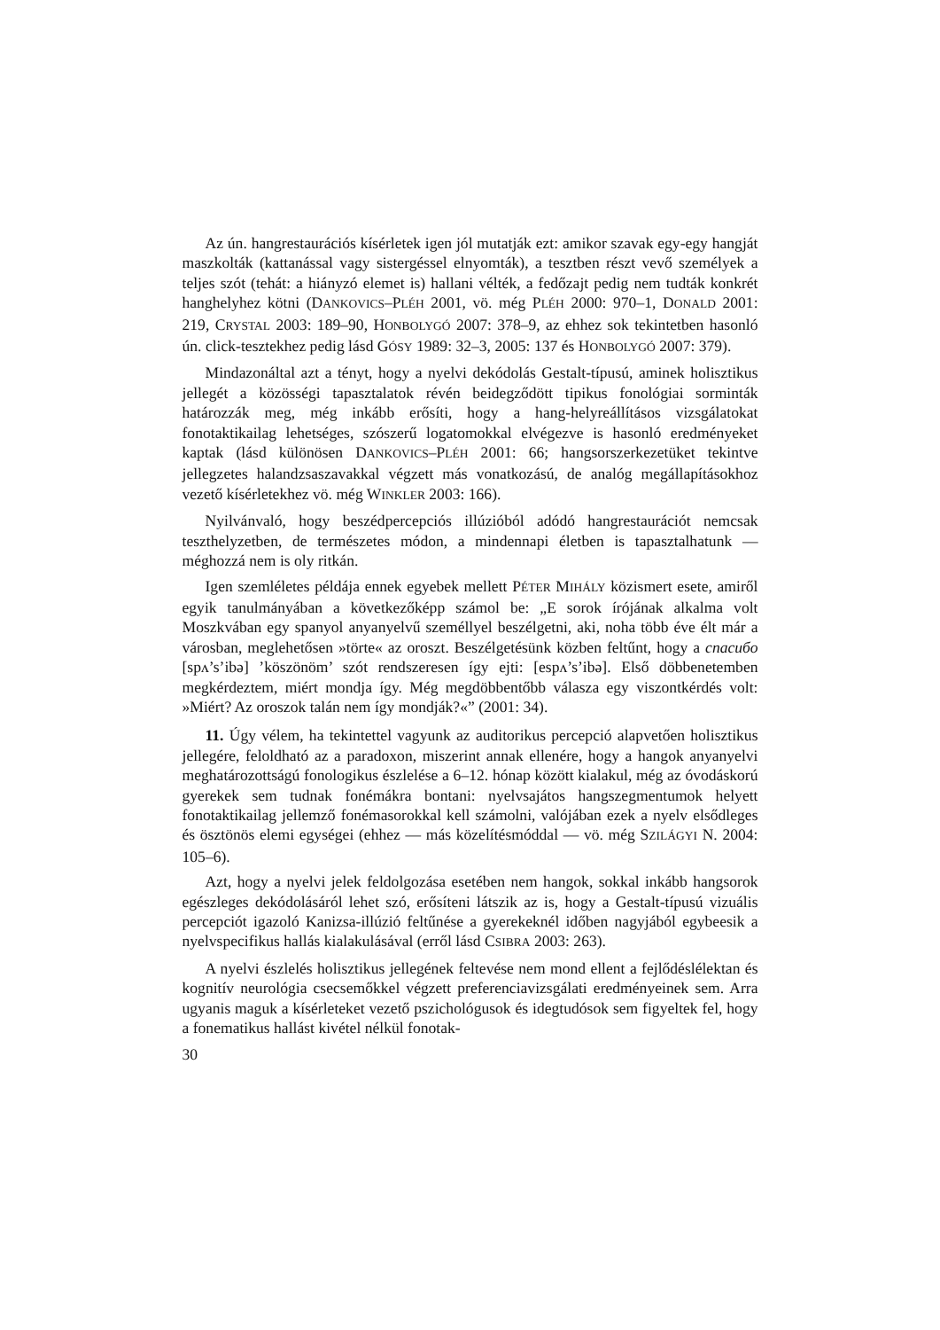Az ún. hangrestaurációs kísérletek igen jól mutatják ezt: amikor szavak egy-egy hangját maszkolták (kattanással vagy sistergéssel elnyomták), a tesztben részt vevő személyek a teljes szót (tehát: a hiányzó elemet is) hallani vélték, a fedőzajt pedig nem tudták konkrét hanghelyhez kötni (DANKOVICS–PLÉH 2001, vö. még PLÉH 2000: 970–1, DONALD 2001: 219, CRYSTAL 2003: 189–90, HONBOLYGÓ 2007: 378–9, az ehhez sok tekintetben hasonló ún. click-tesztekhez pedig lásd GÓSY 1989: 32–3, 2005: 137 és HONBOLYGÓ 2007: 379).
Mindazonáltal azt a tényt, hogy a nyelvi dekódolás Gestalt-típusú, aminek holisztikus jellegét a közösségi tapasztalatok révén beidegződött tipikus fonológiai sorminták határozzák meg, még inkább erősíti, hogy a hang-helyreállításos vizsgálatokat fonotaktikailag lehetséges, szószerű logatomokkal elvégezve is hasonló eredményeket kaptak (lásd különösen DANKOVICS–PLÉH 2001: 66; hangsorszerkezetüket tekintve jellegzetes halandzsaszavakkal végzett más vonatkozású, de analóg megállapításokhoz vezető kísérletekhez vö. még WINKLER 2003: 166).
Nyilvánvaló, hogy beszédpercepciós illúzióból adódó hangrestaurációt nemcsak teszthelyzetben, de természetes módon, a mindennapi életben is tapasztalhatunk — méghozzá nem is oly ritkán.
Igen szemléletes példája ennek egyebek mellett PÉTER MIHÁLY közismert esete, amiről egyik tanulmányában a következőképp számol be: „E sorok írójának alkalma volt Moszkvában egy spanyol anyanyelvű személlyel beszélgetni, aki, noha több éve élt már a városban, meglehetősen »törte« az oroszt. Beszélgetésünk közben feltűnt, hogy a спасибо [spʌ’s’ibə] ’köszönöm’ szót rendszeresen így ejti: [espʌ’s’ibə]. Első döbbenetemben megkérdeztem, miért mondja így. Még megdöbbentőbb válasza egy viszontkérdés volt: »Miért? Az oroszok talán nem így mondják?«” (2001: 34).
11. Úgy vélem, ha tekintettel vagyunk az auditorikus percepció alapvetően holisztikus jellegére, feloldható az a paradoxon, miszerint annak ellenére, hogy a hangok anyanyelvi meghatározottságú fonologikus észlelése a 6–12. hónap között kialakul, még az óvodáskorú gyerekek sem tudnak fonémákra bontani: nyelvsajátos hangszegmentumok helyett fonotaktikailag jellemző fonémasorokkal kell számolni, valójában ezek a nyelv elsődleges és ösztönös elemi egységei (ehhez — más közelítésmóddal — vö. még SZILÁGYI N. 2004: 105–6).
Azt, hogy a nyelvi jelek feldolgozása esetében nem hangok, sokkal inkább hangsorok egészleges dekódolásáról lehet szó, erősíteni látszik az is, hogy a Gestalt-típusú vizuális percepciót igazoló Kanizsa-illúzió feltűnése a gyerekeknél időben nagyjából egybeesik a nyelvspecifikus hallás kialakulásával (erről lásd CSIBRA 2003: 263).
A nyelvi észlelés holisztikus jellegének feltevése nem mond ellent a fejlődéslélektan és kognitív neurológia csecsemőkkel végzett preferenciavizsgálati eredményeinek sem. Arra ugyanis maguk a kísérleteket vezető pszichológusok és idegtudósok sem figyeltek fel, hogy a fonematikus hallást kivétel nélkül fonotak-
30